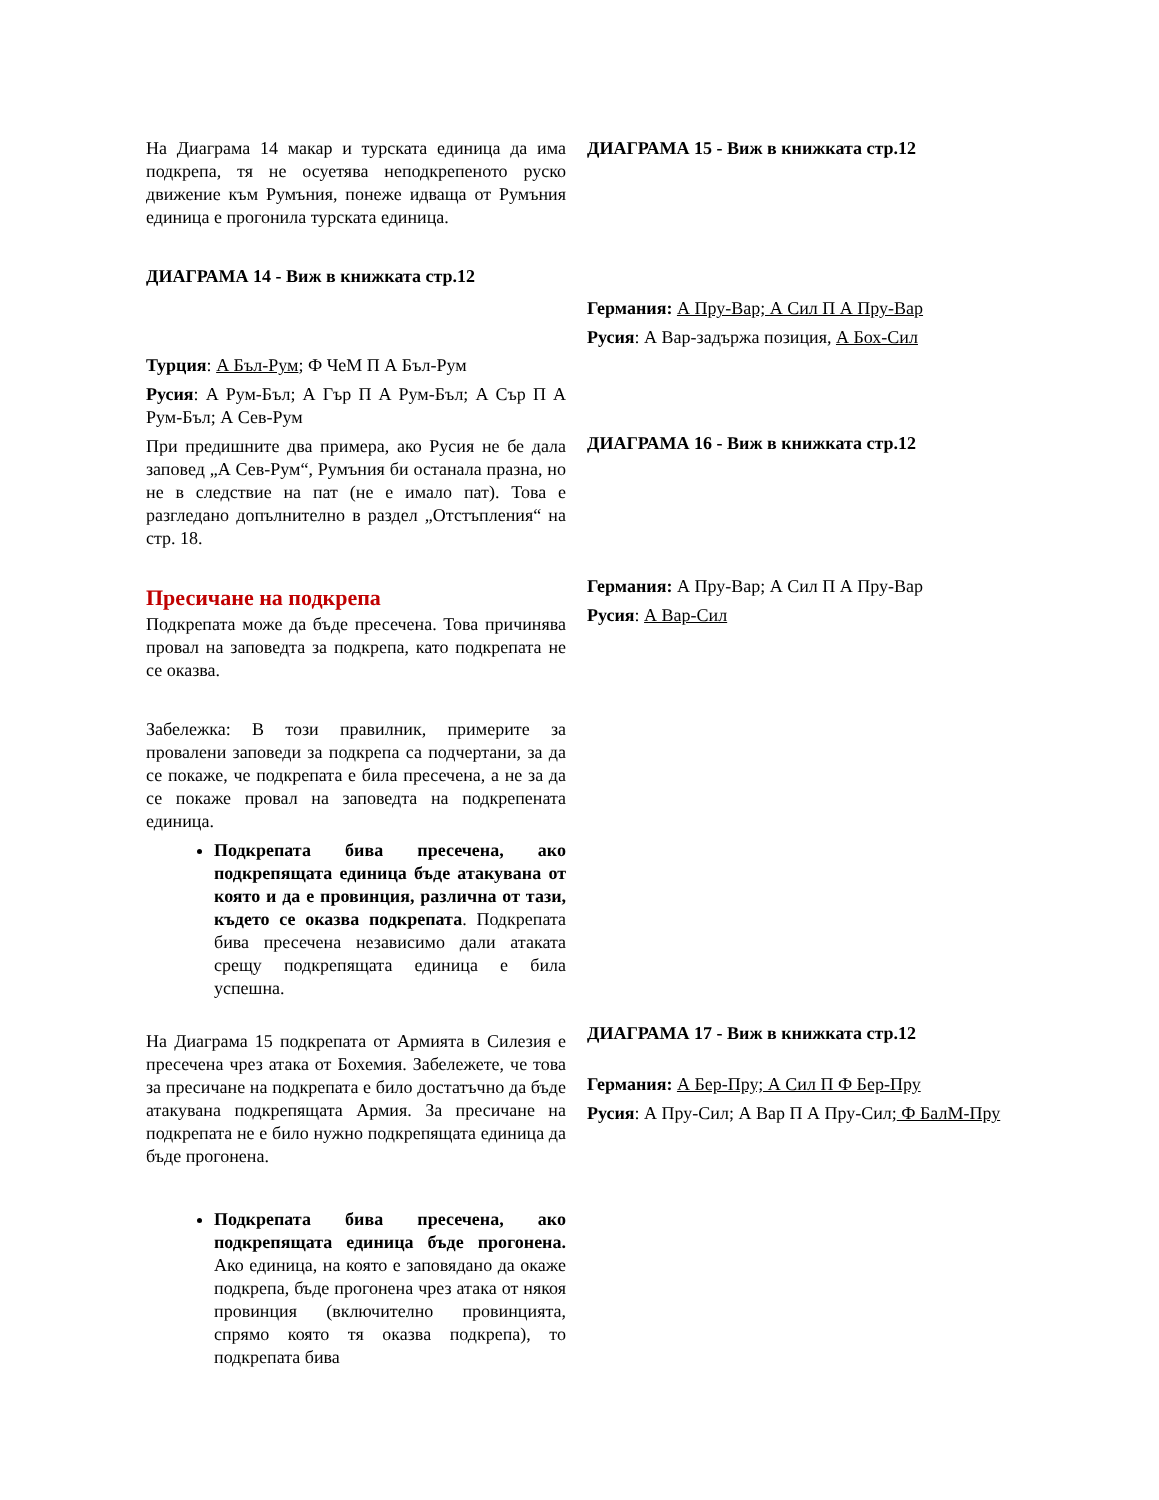На Диаграма 14 макар и турската единица да има подкрепа, тя не осуетява неподкрепеното руско движение към Румъния, понеже идваща от Румъния единица е прогонила турската единица.
ДИАГРАМА 14 - Виж в книжката стр.12
Турция: А Бъл-Рум; Ф ЧеМ П А Бъл-Рум
Русия: А Рум-Бъл; А Гър П А Рум-Бъл; А Сър П А Рум-Бъл; А Сев-Рум
При предишните два примера, ако Русия не бе дала заповед „А Сев-Рум“, Румъния би останала празна, но не в следствие на пат (не е имало пат). Това е разгледано допълнително в раздел „Отстъпления“ на стр. 18.
Пресичане на подкрепа
Подкрепата може да бъде пресечена. Това причинява провал на заповедта за подкрепа, като подкрепата не се оказва.
Забележка: В този правилник, примерите за провалени заповеди за подкрепа са подчертани, за да се покаже, че подкрепата е била пресечена, а не за да се покаже провал на заповедта на подкрепената единица.
Подкрепата бива пресечена, ако подкрепящата единица бъде атакувана от която и да е провинция, различна от тази, където се оказва подкрепата. Подкрепата бива пресечена независимо дали атаката срещу подкрепящата единица е била успешна.
На Диаграма 15 подкрепата от Армията в Силезия е пресечена чрез атака от Бохемия. Забележете, че това за пресичане на подкрепата е било достатъчно да бъде атакувана подкрепящата Армия. За пресичане на подкрепата не е било нужно подкрепящата единица да бъде прогонена.
Подкрепата бива пресечена, ако подкрепящата единица бъде прогонена. Ако единица, на която е заповядано да окаже подкрепа, бъде прогонена чрез атака от някоя провинция (включително провинцията, спрямо която тя оказва подкрепа), то подкрепата бива
ДИАГРАМА 15 - Виж в книжката стр.12
Германия: А Пру-Вар; А Сил П А Пру-Вар
Русия: А Вар-задържа позиция, А Бох-Сил
ДИАГРАМА 16 - Виж в книжката стр.12
Германия: А Пру-Вар; А Сил П А Пру-Вар
Русия: А Вар-Сил
ДИАГРАМА 17 - Виж в книжката стр.12
Германия: А Бер-Пру; А Сил П Ф Бер-Пру
Русия: А Пру-Сил; А Вар П А Пру-Сил; Ф БалМ-Пру